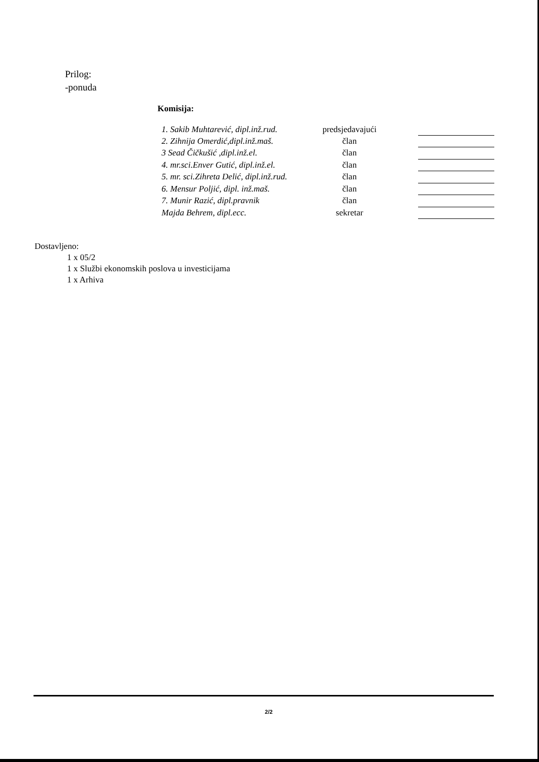Prilog:
-ponuda
Komisija:
| 1. Sakib Muhtarević, dipl.inž.rud. | predsjedavajući | | |
| 2. Zihnija Omerdić,dipl.inž.maš. | član | | |
| 3 Sead Čičkušić ,dipl.inž.el. | član | | |
| 4. mr.sci.Enver Gutić, dipl.inž.el. | član | | |
| 5. mr. sci.Zihreta Delić, dipl.inž.rud. | član | | |
| 6. Mensur Poljić, dipl. inž.maš. | član | | |
| 7. Munir Razić, dipl.pravnik | član | | |
| Majda Behrem, dipl.ecc. | sekretar | | |
Dostavljeno:
1 x 05/2
1 x Službi ekonomskih poslova u investicijama
1 x Arhiva
2/2